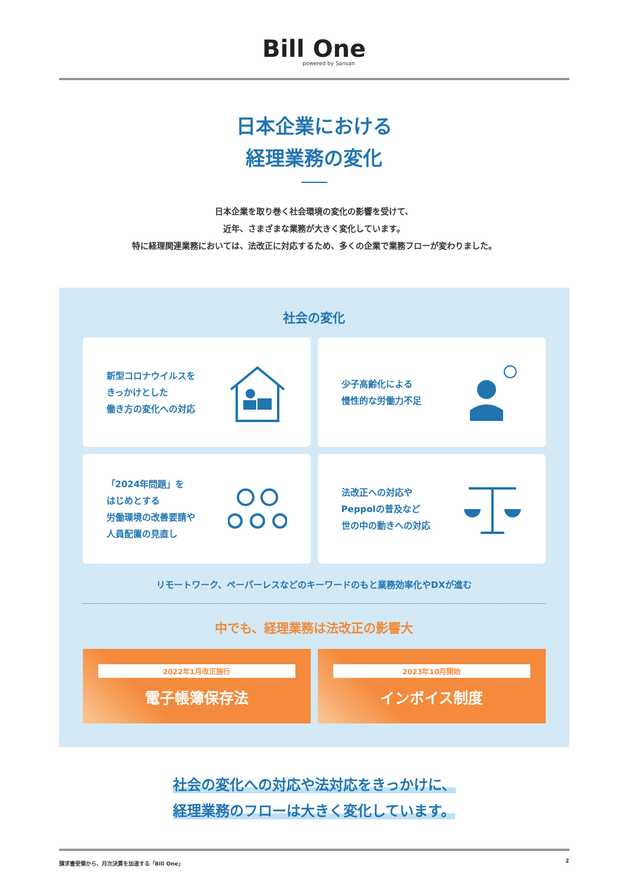Bill One
powered by Sansan
日本企業における
経理業務の変化
日本企業を取り巻く社会環境の変化の影響を受けて、
近年、さまざまな業務が大きく変化しています。
特に経理関連業務においては、法改正に対応するため、多くの企業で業務フローが変わりました。
社会の変化
新型コロナウイルスを
きっかけとした
働き方の変化への対応
少子高齢化による
慢性的な労働力不足
「2024年問題」を
はじめとする
労働環境の改善要請や
人員配置の見直し
法改正への対応や
Peppolの普及など
世の中の動きへの対応
リモートワーク、ペーパーレスなどのキーワードのもと業務効率化やDXが進む
中でも、経理業務は法改正の影響大
2022年1月改正施行
電子帳簿保存法
2023年10月開始
インボイス制度
社会の変化への対応や法対応をきっかけに、
経理業務のフローは大きく変化しています。
請求書受領から、月次決算を加速する「Bill One」 2